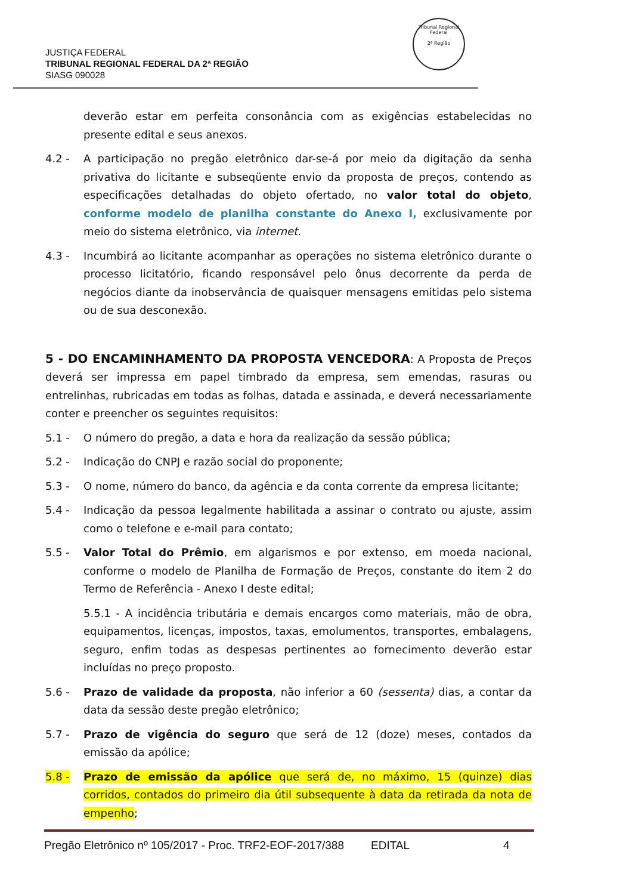JUSTIÇA FEDERAL
TRIBUNAL REGIONAL FEDERAL DA 2ª REGIÃO
SIASG 090028
Tribunal Regional Federal
2ª Região
deverão estar em perfeita consonância com as exigências estabelecidas no presente edital e seus anexos.
4.2 - A participação no pregão eletrônico dar-se-á por meio da digitação da senha privativa do licitante e subseqüente envio da proposta de preços, contendo as especificações detalhadas do objeto ofertado, no valor total do objeto, conforme modelo de planilha constante do Anexo I, exclusivamente por meio do sistema eletrônico, via internet.
4.3 - Incumbirá ao licitante acompanhar as operações no sistema eletrônico durante o processo licitatório, ficando responsável pelo ônus decorrente da perda de negócios diante da inobservância de quaisquer mensagens emitidas pelo sistema ou de sua desconexão.
5 - DO ENCAMINHAMENTO DA PROPOSTA VENCEDORA: A Proposta de Preços deverá ser impressa em papel timbrado da empresa, sem emendas, rasuras ou entrelinhas, rubricadas em todas as folhas, datada e assinada, e deverá necessariamente conter e preencher os seguintes requisitos:
5.1 - O número do pregão, a data e hora da realização da sessão pública;
5.2 - Indicação do CNPJ e razão social do proponente;
5.3 - O nome, número do banco, da agência e da conta corrente da empresa licitante;
5.4 - Indicação da pessoa legalmente habilitada a assinar o contrato ou ajuste, assim como o telefone e e-mail para contato;
5.5 - Valor Total do Prêmio, em algarismos e por extenso, em moeda nacional, conforme o modelo de Planilha de Formação de Preços, constante do item 2 do Termo de Referência - Anexo I deste edital;
5.5.1 - A incidência tributária e demais encargos como materiais, mão de obra, equipamentos, licenças, impostos, taxas, emolumentos, transportes, embalagens, seguro, enfim todas as despesas pertinentes ao fornecimento deverão estar incluídas no preço proposto.
5.6 - Prazo de validade da proposta, não inferior a 60 (sessenta) dias, a contar da data da sessão deste pregão eletrônico;
5.7 - Prazo de vigência do seguro que será de 12 (doze) meses, contados da emissão da apólice;
5.8 - Prazo de emissão da apólice que será de, no máximo, 15 (quinze) dias corridos, contados do primeiro dia útil subsequente à data da retirada da nota de empenho;
Pregão Eletrônico nº 105/2017 - Proc. TRF2-EOF-2017/388 EDITAL 4